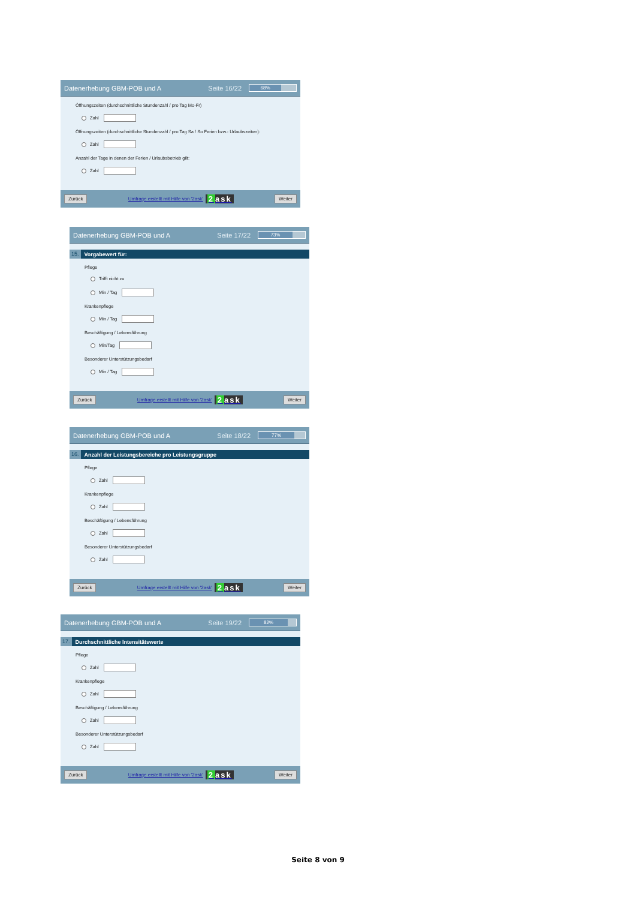Datenerhebung GBM-POB und A Seite 16/22
68%
Öffnungszeiten (durchschnittliche Stundenzahl / pro Tag Mo-Fr)
Zahl
Öffnungszeiten (durchschnittliche Stundenzahl / pro Tag Sa / So Ferien bzw.- Urlaubszeiten):
Zahl
Anzahl der Tage in denen der Ferien / Urlaubsbetrieb gilt:
Zahl
Zurück Umfrage erstellt mit Hilfe von '2ask' 2ask Weiter
Datenerhebung GBM-POB und A Seite 17/22
73%
15. Vorgabewert für:
Pflege
Trifft nicht zu
Min / Tag
Krankenpflege
Min / Tag
Beschäftigung / Lebensführung
Min/Tag
Besonderer Unterstützungsbedarf
Min / Tag
Zurück Umfrage erstellt mit Hilfe von '2ask' 2ask Weiter
Datenerhebung GBM-POB und A Seite 18/22
77%
16. Anzahl der Leistungsbereiche pro Leistungsgruppe
Pflege
Zahl
Krankenpflege
Zahl
Beschäftigung / Lebensführung
Zahl
Besonderer Unterstützungsbedarf
Zahl
Zurück Umfrage erstellt mit Hilfe von '2ask' 2ask Weiter
Datenerhebung GBM-POB und A Seite 19/22
82%
17. Durchschnittliche Intensitätswerte
Pflege
Zahl
Krankenpflege
Zahl
Beschäftigung / Lebensführung
Zahl
Besonderer Unterstützungsbedarf
Zahl
Zurück Umfrage erstellt mit Hilfe von '2ask' 2ask Weiter
Seite 8 von 9